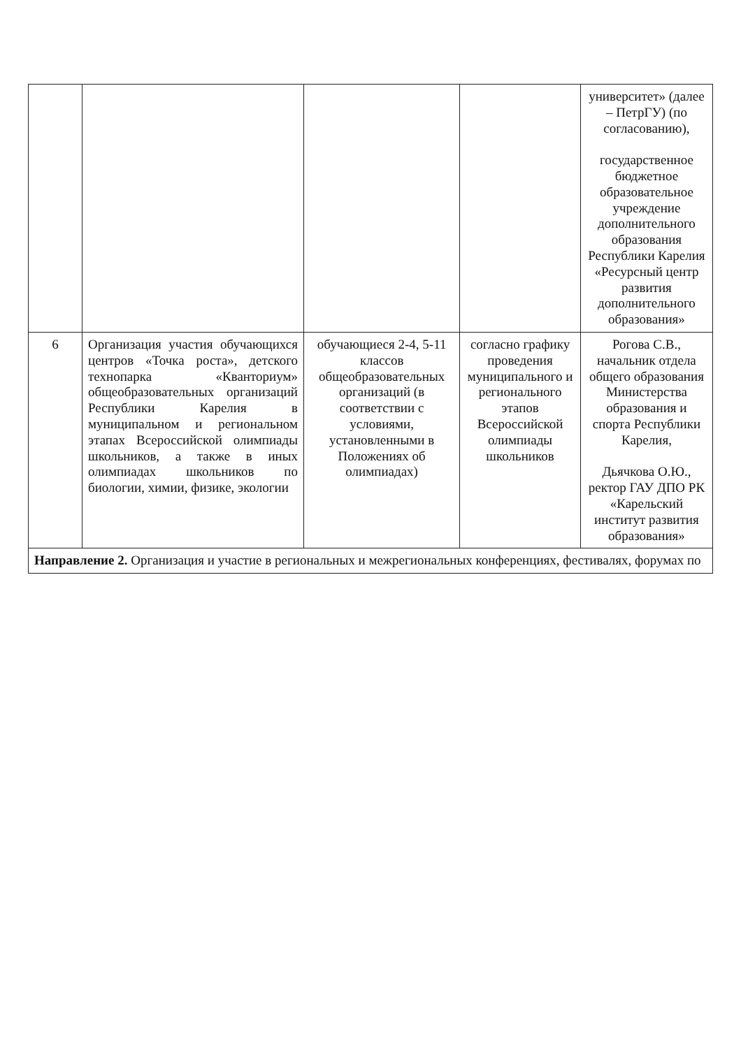| | | | | университет» (далее – ПетрГУ) (по согласованию), государственное бюджетное образовательное учреждение дополнительного образования Республики Карелия «Ресурсный центр развития дополнительного образования» |
| 6 | Организация участия обучающихся центров «Точка роста», детского технопарка «Кванториум» общеобразовательных организаций Республики Карелия в муниципальном и региональном этапах Всероссийской олимпиады школьников, а также в иных олимпиадах школьников по биологии, химии, физике, экологии | обучающиеся 2-4, 5-11 классов общеобразовательных организаций (в соответствии с условиями, установленными в Положениях об олимпиадах) | согласно графику проведения муниципального и регионального этапов Всероссийской олимпиады школьников | Рогова С.В., начальник отдела общего образования Министерства образования и спорта Республики Карелия, Дьячкова О.Ю., ректор ГАУ ДПО РК «Карельский институт развития образования» |
| Направление 2. Организация и участие в региональных и межрегиональных конференциях, фестивалях, форумах по | | | | |